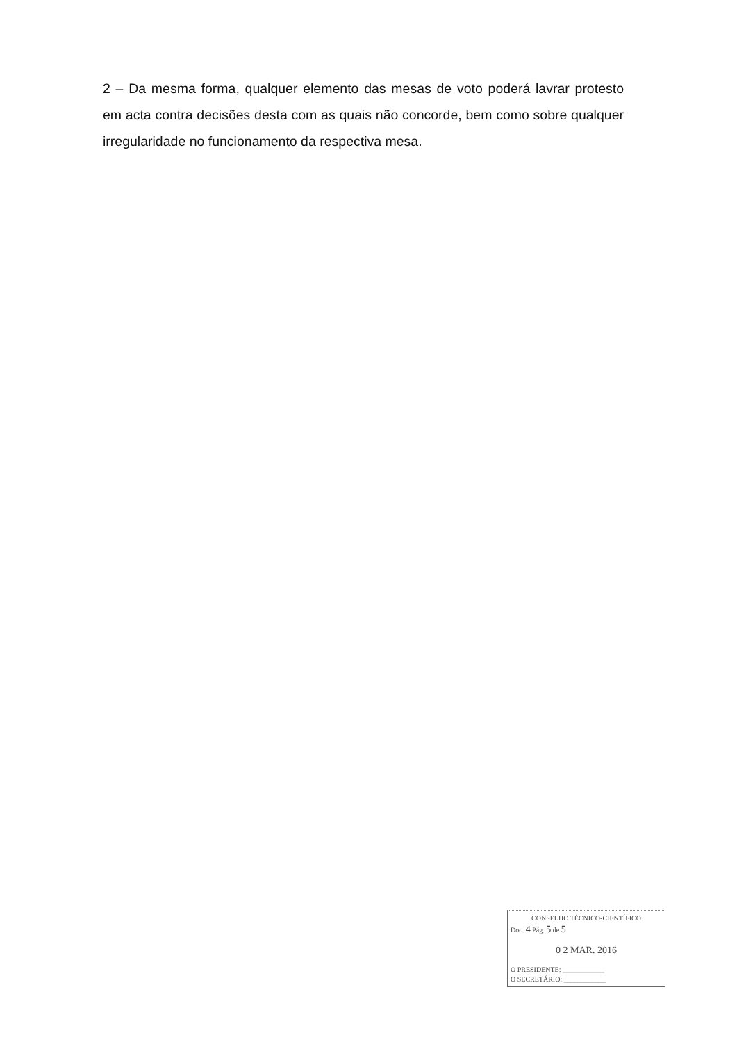2 – Da mesma forma, qualquer elemento das mesas de voto poderá lavrar protesto em acta contra decisões desta com as quais não concorde, bem como sobre qualquer irregularidade no funcionamento da respectiva mesa.
CONSELHO TÉCNICO-CIENTÍFICO
Doc. 4 Pág. 5 de 5
0 2 MAR. 2016
O PRESIDENTE: ____________
O SECRETÁRIO: ____________